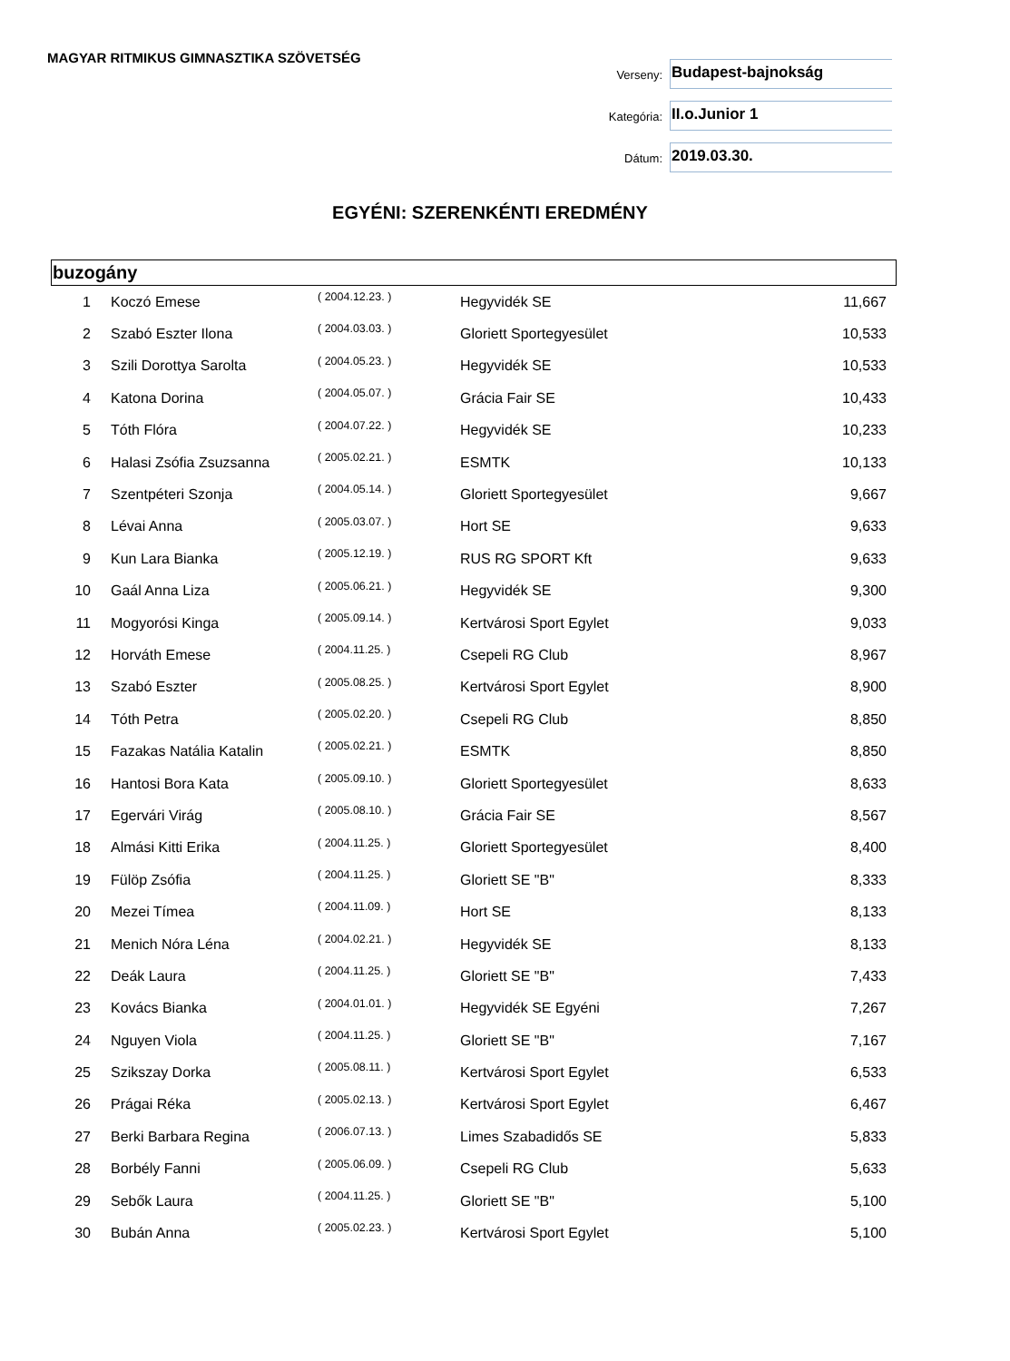MAGYAR RITMIKUS GIMNASZTIKA SZÖVETSÉG
Verseny:
Budapest-bajnokság
Kategória:
II.o.Junior 1
Dátum:
2019.03.30.
EGYÉNI: SZERENKÉNTI EREDMÉNY
buzogány
| 1 | Koczó Emese | ( 2004.12.23. ) | Hegyvidék SE | 11,667 |
| 2 | Szabó Eszter Ilona | ( 2004.03.03. ) | Gloriett Sportegyesület | 10,533 |
| 3 | Szili Dorottya Sarolta | ( 2004.05.23. ) | Hegyvidék SE | 10,533 |
| 4 | Katona Dorina | ( 2004.05.07. ) | Grácia Fair SE | 10,433 |
| 5 | Tóth Flóra | ( 2004.07.22. ) | Hegyvidék SE | 10,233 |
| 6 | Halasi Zsófia Zsuzsanna | ( 2005.02.21. ) | ESMTK | 10,133 |
| 7 | Szentpéteri Szonja | ( 2004.05.14. ) | Gloriett Sportegyesület | 9,667 |
| 8 | Lévai Anna | ( 2005.03.07. ) | Hort SE | 9,633 |
| 9 | Kun Lara Bianka | ( 2005.12.19. ) | RUS RG SPORT Kft | 9,633 |
| 10 | Gaál Anna Liza | ( 2005.06.21. ) | Hegyvidék SE | 9,300 |
| 11 | Mogyorósi Kinga | ( 2005.09.14. ) | Kertvárosi Sport Egylet | 9,033 |
| 12 | Horváth Emese | ( 2004.11.25. ) | Csepeli RG Club | 8,967 |
| 13 | Szabó Eszter | ( 2005.08.25. ) | Kertvárosi Sport Egylet | 8,900 |
| 14 | Tóth Petra | ( 2005.02.20. ) | Csepeli RG Club | 8,850 |
| 15 | Fazakas Natália Katalin | ( 2005.02.21. ) | ESMTK | 8,850 |
| 16 | Hantosi Bora Kata | ( 2005.09.10. ) | Gloriett Sportegyesület | 8,633 |
| 17 | Egervári Virág | ( 2005.08.10. ) | Grácia Fair SE | 8,567 |
| 18 | Almási Kitti Erika | ( 2004.11.25. ) | Gloriett Sportegyesület | 8,400 |
| 19 | Fülöp Zsófia | ( 2004.11.25. ) | Gloriett SE "B" | 8,333 |
| 20 | Mezei Tímea | ( 2004.11.09. ) | Hort SE | 8,133 |
| 21 | Menich Nóra Léna | ( 2004.02.21. ) | Hegyvidék SE | 8,133 |
| 22 | Deák Laura | ( 2004.11.25. ) | Gloriett SE "B" | 7,433 |
| 23 | Kovács Bianka | ( 2004.01.01. ) | Hegyvidék SE Egyéni | 7,267 |
| 24 | Nguyen Viola | ( 2004.11.25. ) | Gloriett SE "B" | 7,167 |
| 25 | Szikszay Dorka | ( 2005.08.11. ) | Kertvárosi Sport Egylet | 6,533 |
| 26 | Prágai Réka | ( 2005.02.13. ) | Kertvárosi Sport Egylet | 6,467 |
| 27 | Berki Barbara Regina | ( 2006.07.13. ) | Limes Szabadidős SE | 5,833 |
| 28 | Borbély Fanni | ( 2005.06.09. ) | Csepeli RG Club | 5,633 |
| 29 | Sebők Laura | ( 2004.11.25. ) | Gloriett SE "B" | 5,100 |
| 30 | Bubán Anna | ( 2005.02.23. ) | Kertvárosi Sport Egylet | 5,100 |